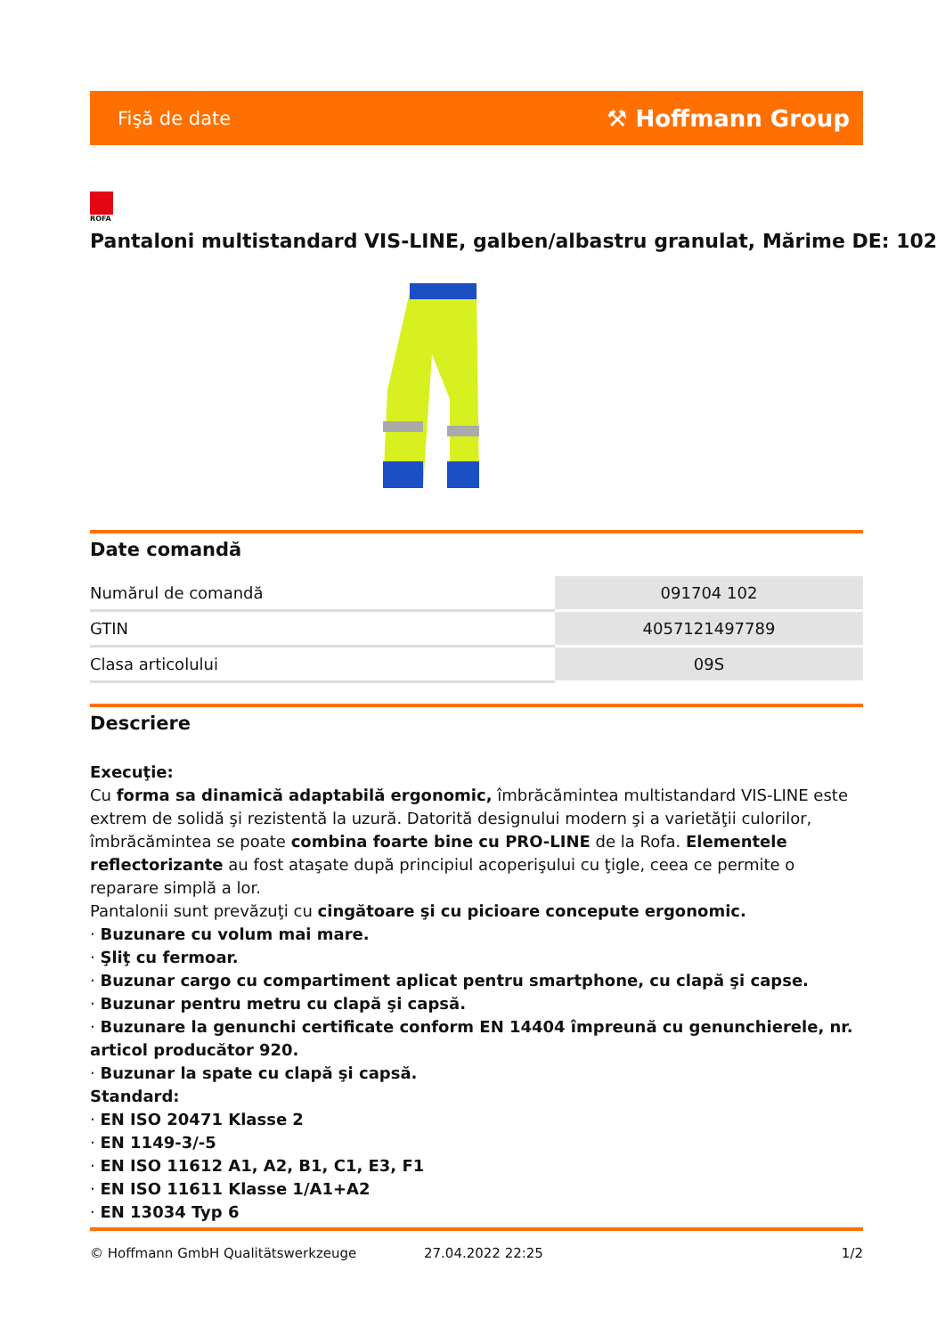Fişă de date ⚒ Hoffmann Group
ROFA
Pantaloni multistandard VIS-LINE, galben/albastru granulat, Mărime DE: 102
Date comandă
| Numărul de comandă | 091704 102 |
| GTIN | 4057121497789 |
| Clasa articolului | 09S |
Descriere
Execuţie:
Cu forma sa dinamică adaptabilă ergonomic, îmbrăcămintea multistandard VIS-LINE este extrem de solidă şi rezistentă la uzură. Datorită designului modern şi a varietăţii culorilor, îmbrăcămintea se poate combina foarte bine cu PRO-LINE de la Rofa. Elementele reflectorizante au fost ataşate după principiul acoperişului cu ţigle, ceea ce permite o reparare simplă a lor.
Pantalonii sunt prevăzuţi cu cingătoare şi cu picioare concepute ergonomic.
· Buzunare cu volum mai mare.
· Şliţ cu fermoar.
· Buzunar cargo cu compartiment aplicat pentru smartphone, cu clapă şi capse.
· Buzunar pentru metru cu clapă şi capsă.
· Buzunare la genunchi certificate conform EN 14404 împreună cu genunchierele, nr. articol producător 920.
· Buzunar la spate cu clapă şi capsă.
Standard:
· EN ISO 20471 Klasse 2
· EN 1149-3/-5
· EN ISO 11612 A1, A2, B1, C1, E3, F1
· EN ISO 11611 Klasse 1/A1+A2
· EN 13034 Typ 6
© Hoffmann GmbH Qualitätswerkzeuge 27.04.2022 22:25 1/2